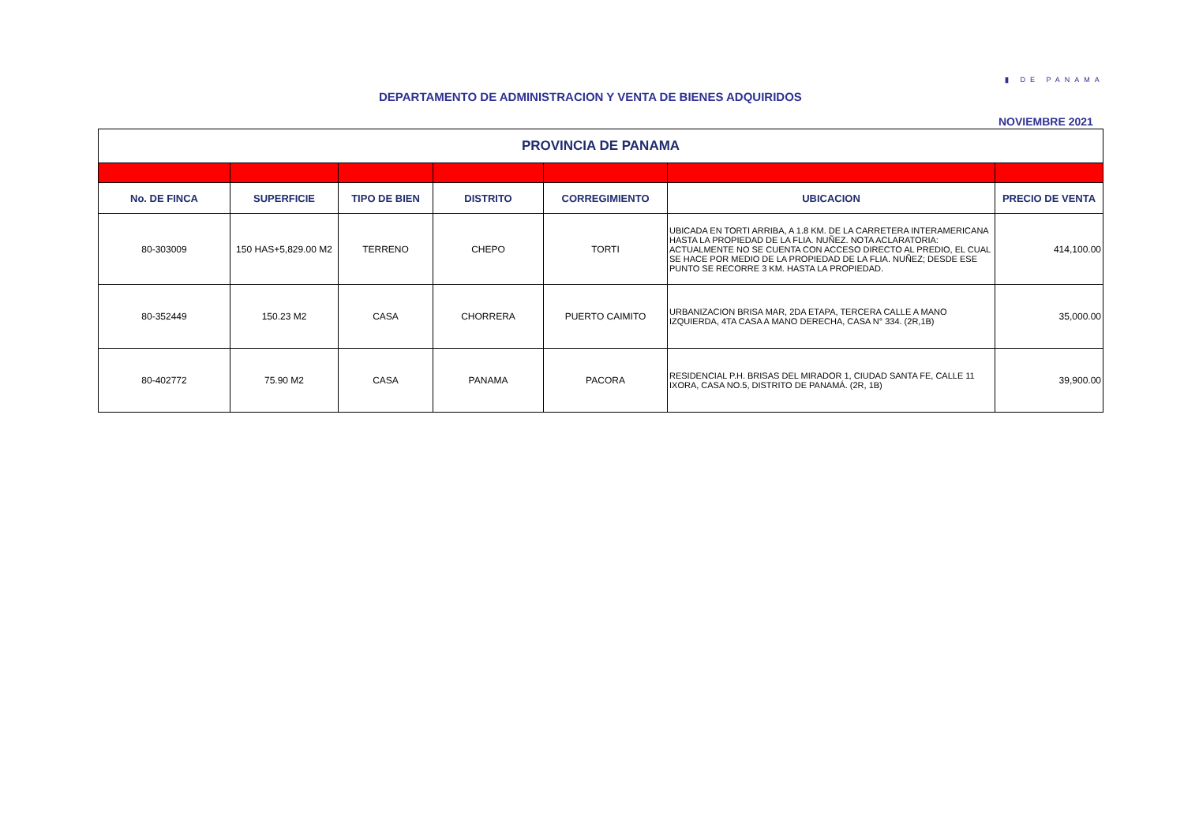▮ DE PANAMA
DEPARTAMENTO DE ADMINISTRACION Y VENTA DE BIENES ADQUIRIDOS
NOVIEMBRE 2021
| PROVINCIA DE PANAMA | | | | | | |
| No. DE FINCA | SUPERFICIE | TIPO DE BIEN | DISTRITO | CORREGIMIENTO | UBICACION | PRECIO DE VENTA |
| 80-303009 | 150 HAS+5,829.00 M2 | TERRENO | CHEPO | TORTI | UBICADA EN TORTI ARRIBA, A 1.8 KM. DE LA CARRETERA INTERAMERICANA HASTA LA PROPIEDAD DE LA FLIA. NUÑEZ. NOTA ACLARATORIA: ACTUALMENTE NO SE CUENTA CON ACCESO DIRECTO AL PREDIO, EL CUAL SE HACE POR MEDIO DE LA PROPIEDAD DE LA FLIA. NUÑEZ; DESDE ESE PUNTO SE RECORRE 3 KM. HASTA LA PROPIEDAD. | 414,100.00 |
| 80-352449 | 150.23 M2 | CASA | CHORRERA | PUERTO CAIMITO | URBANIZACION BRISA MAR, 2DA ETAPA, TERCERA CALLE A MANO IZQUIERDA, 4TA CASA A MANO DERECHA, CASA N° 334. (2R,1B) | 35,000.00 |
| 80-402772 | 75.90 M2 | CASA | PANAMA | PACORA | RESIDENCIAL P.H. BRISAS DEL MIRADOR 1, CIUDAD SANTA FE, CALLE 11 IXORA, CASA NO.5, DISTRITO DE PANAMÁ. (2R, 1B) | 39,900.00 |